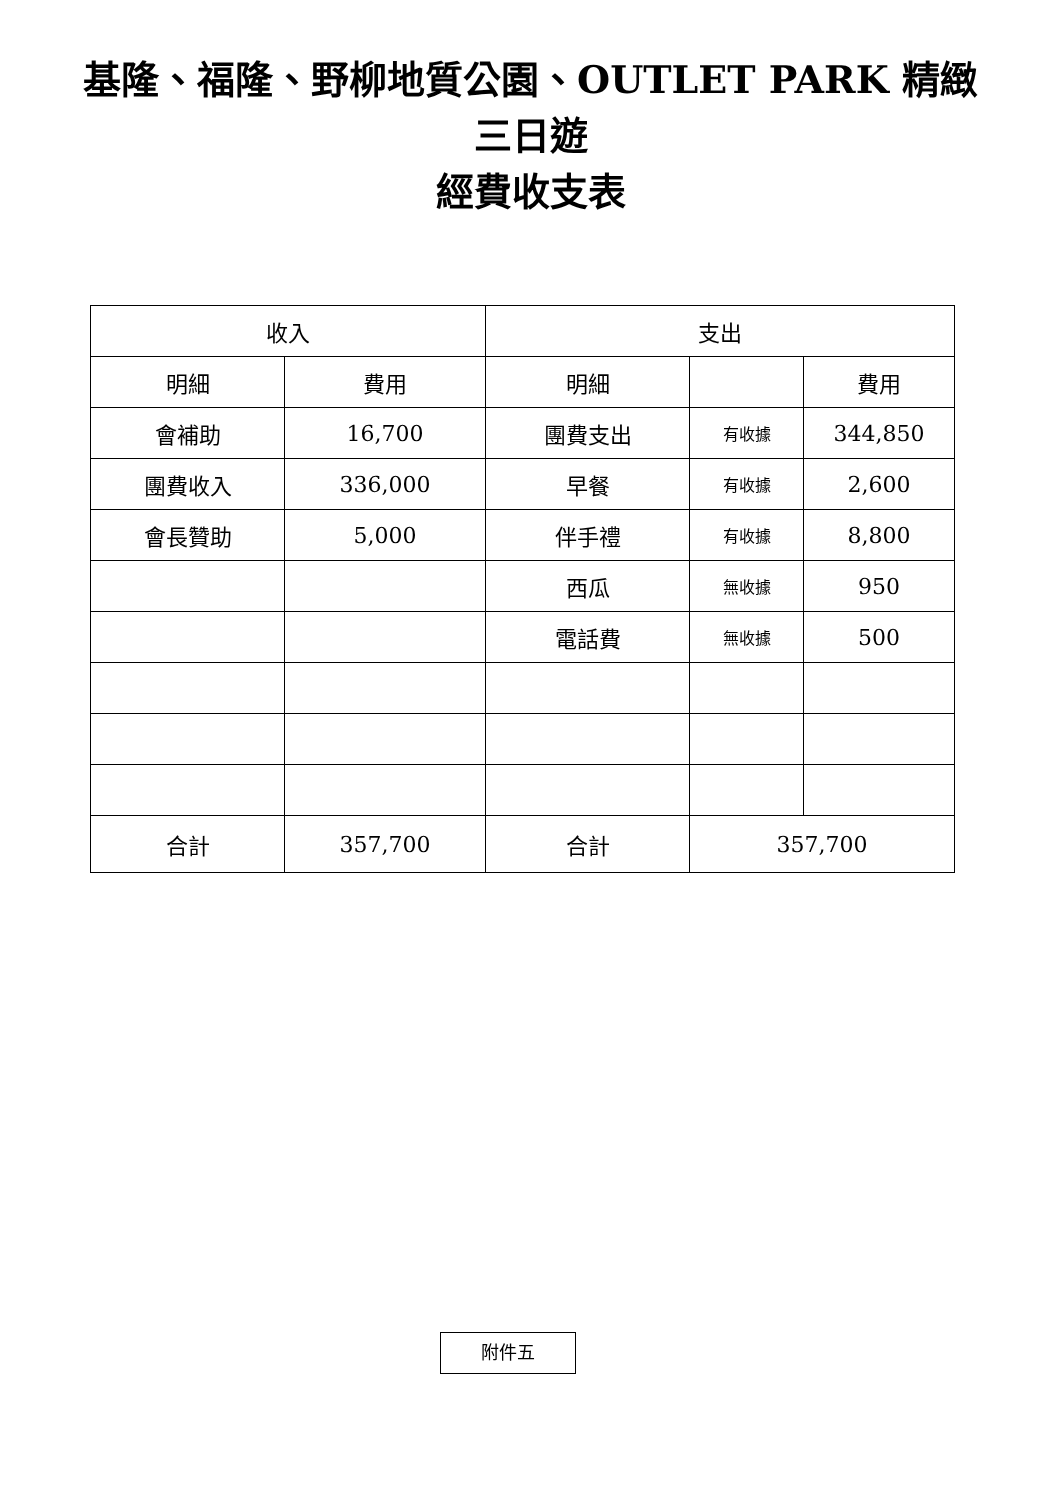基隆、福隆、野柳地質公園、OUTLET PARK 精緻
三日遊
經費收支表
| 收入 | | 支出 | | |
| --- | --- | --- | --- | --- |
| 明細 | 費用 | 明細 | | 費用 |
| 會補助 | 16,700 | 團費支出 | 有收據 | 344,850 |
| 團費收入 | 336,000 | 早餐 | 有收據 | 2,600 |
| 會長贊助 | 5,000 | 伴手禮 | 有收據 | 8,800 |
| | | 西瓜 | 無收據 | 950 |
| | | 電話費 | 無收據 | 500 |
| 合計 | 357,700 | 合計 | 357,700 | |
附件五